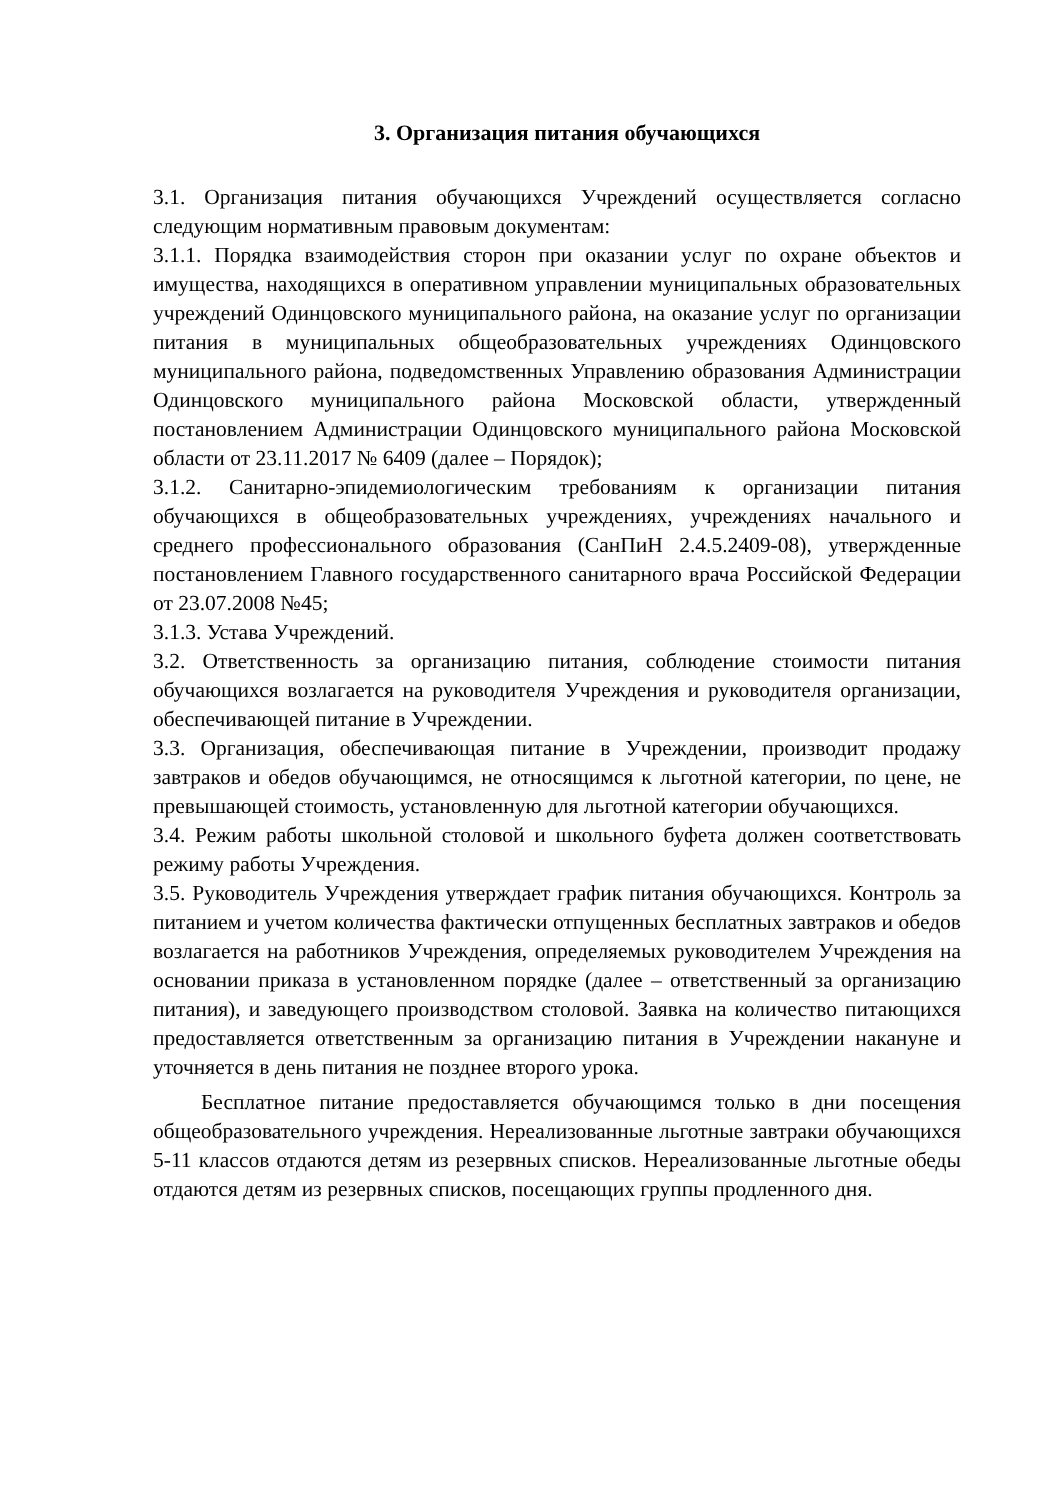3. Организация питания обучающихся
3.1. Организация питания обучающихся Учреждений осуществляется согласно следующим нормативным правовым документам:
3.1.1. Порядка взаимодействия сторон при оказании услуг по охране объектов и имущества, находящихся в оперативном управлении муниципальных образовательных учреждений Одинцовского муниципального района, на оказание услуг по организации питания в муниципальных общеобразовательных учреждениях Одинцовского муниципального района, подведомственных Управлению образования Администрации Одинцовского муниципального района Московской области, утвержденный постановлением Администрации Одинцовского муниципального района Московской области от 23.11.2017 № 6409 (далее – Порядок);
3.1.2. Санитарно-эпидемиологическим требованиям к организации питания обучающихся в общеобразовательных учреждениях, учреждениях начального и среднего профессионального образования (СанПиН 2.4.5.2409-08), утвержденные постановлением Главного государственного санитарного врача Российской Федерации от 23.07.2008 №45;
3.1.3. Устава Учреждений.
3.2. Ответственность за организацию питания, соблюдение стоимости питания обучающихся возлагается на руководителя Учреждения и руководителя организации, обеспечивающей питание в Учреждении.
3.3. Организация, обеспечивающая питание в Учреждении, производит продажу завтраков и обедов обучающимся, не относящимся к льготной категории, по цене, не превышающей стоимость, установленную для льготной категории обучающихся.
3.4. Режим работы школьной столовой и школьного буфета должен соответствовать режиму работы Учреждения.
3.5. Руководитель Учреждения утверждает график питания обучающихся. Контроль за питанием и учетом количества фактически отпущенных бесплатных завтраков и обедов возлагается на работников Учреждения, определяемых руководителем Учреждения на основании приказа в установленном порядке (далее – ответственный за организацию питания), и заведующего производством столовой. Заявка на количество питающихся предоставляется ответственным за организацию питания в Учреждении накануне и уточняется в день питания не позднее второго урока.
Бесплатное питание предоставляется обучающимся только в дни посещения общеобразовательного учреждения. Нереализованные льготные завтраки обучающихся 5-11 классов отдаются детям из резервных списков. Нереализованные льготные обеды отдаются детям из резервных списков, посещающих группы продленного дня.